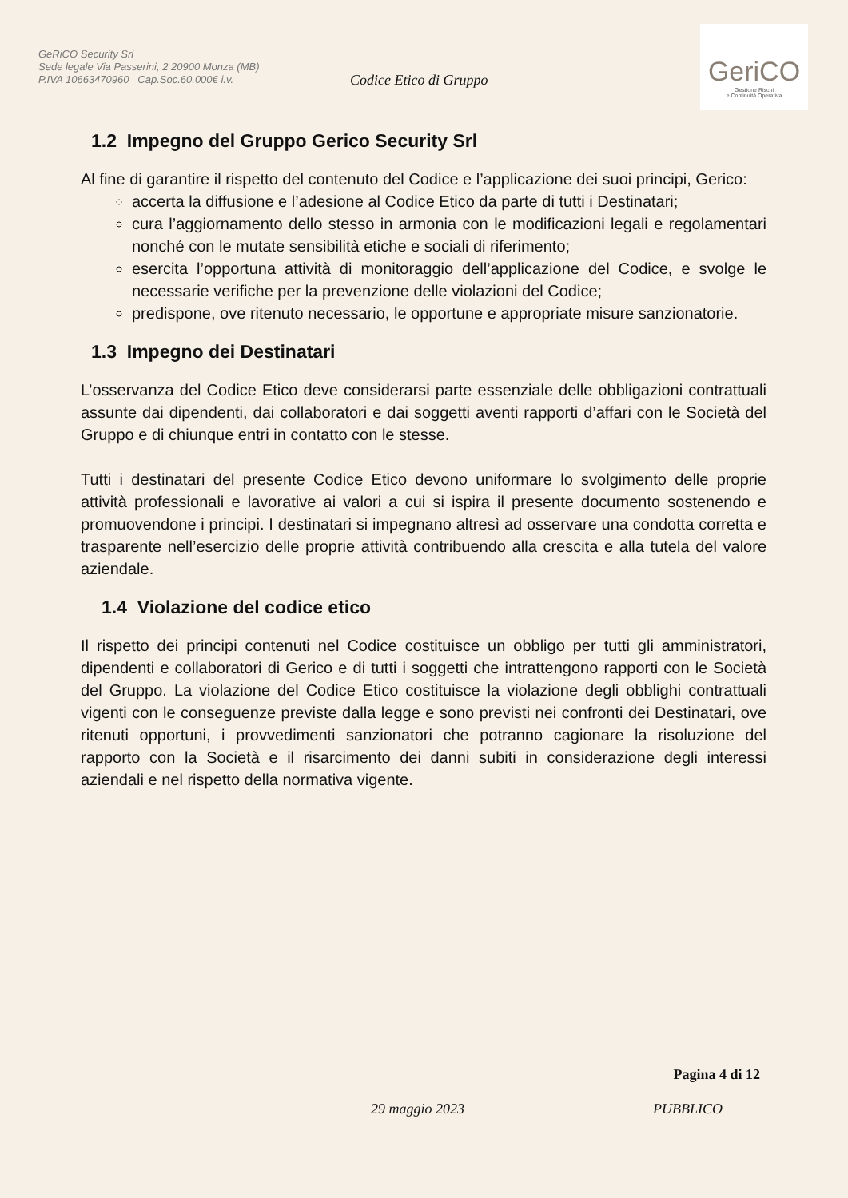GeRiCO Security Srl
Sede legale Via Passerini, 2 20900 Monza (MB)
P.IVA 10663470960 Cap.Soc.60.000€ i.v.
Codice Etico di Gruppo
GeriCO
Gestione Rischi
e Continuità Operativa
1.2 Impegno del Gruppo Gerico Security Srl
Al fine di garantire il rispetto del contenuto del Codice e l’applicazione dei suoi principi, Gerico:
accerta la diffusione e l’adesione al Codice Etico da parte di tutti i Destinatari;
cura l’aggiornamento dello stesso in armonia con le modificazioni legali e regolamentari nonché con le mutate sensibilità etiche e sociali di riferimento;
esercita l’opportuna attività di monitoraggio dell’applicazione del Codice, e svolge le necessarie verifiche per la prevenzione delle violazioni del Codice;
predispone, ove ritenuto necessario, le opportune e appropriate misure sanzionatorie.
1.3 Impegno dei Destinatari
L’osservanza del Codice Etico deve considerarsi parte essenziale delle obbligazioni contrattuali assunte dai dipendenti, dai collaboratori e dai soggetti aventi rapporti d’affari con le Società del Gruppo e di chiunque entri in contatto con le stesse.
Tutti i destinatari del presente Codice Etico devono uniformare lo svolgimento delle proprie attività professionali e lavorative ai valori a cui si ispira il presente documento sostenendo e promuovendone i principi. I destinatari si impegnano altresì ad osservare una condotta corretta e trasparente nell’esercizio delle proprie attività contribuendo alla crescita e alla tutela del valore aziendale.
1.4 Violazione del codice etico
Il rispetto dei principi contenuti nel Codice costituisce un obbligo per tutti gli amministratori, dipendenti e collaboratori di Gerico e di tutti i soggetti che intrattengono rapporti con le Società del Gruppo. La violazione del Codice Etico costituisce la violazione degli obblighi contrattuali vigenti con le conseguenze previste dalla legge e sono previsti nei confronti dei Destinatari, ove ritenuti opportuni, i provvedimenti sanzionatori che potranno cagionare la risoluzione del rapporto con la Società e il risarcimento dei danni subiti in considerazione degli interessi aziendali e nel rispetto della normativa vigente.
Pagina 4 di 12
29 maggio 2023 PUBBLICO